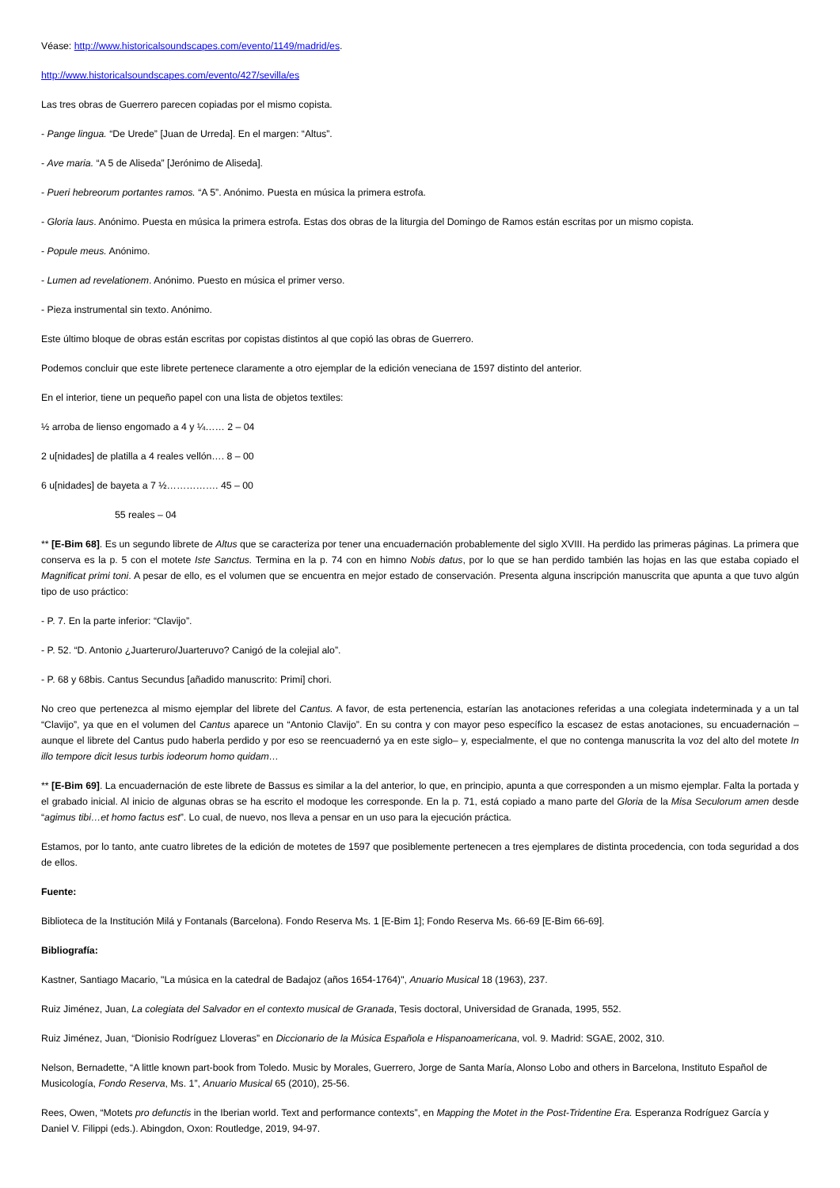Véase: http://www.historicalsoundscapes.com/evento/1149/madrid/es.
http://www.historicalsoundscapes.com/evento/427/sevilla/es
Las tres obras de Guerrero parecen copiadas por el mismo copista.
- Pange lingua. “De Urede” [Juan de Urreda]. En el margen: “Altus”.
- Ave maria. “A 5 de Aliseda” [Jerónimo de Aliseda].
- Pueri hebreorum portantes ramos. “A 5”. Anónimo. Puesta en música la primera estrofa.
- Gloria laus. Anónimo. Puesta en música la primera estrofa. Estas dos obras de la liturgia del Domingo de Ramos están escritas por un mismo copista.
- Popule meus. Anónimo.
- Lumen ad revelationem. Anónimo. Puesto en música el primer verso.
- Pieza instrumental sin texto. Anónimo.
Este último bloque de obras están escritas por copistas distintos al que copió las obras de Guerrero.
Podemos concluir que este librete pertenece claramente a otro ejemplar de la edición veneciana de 1597 distinto del anterior.
En el interior, tiene un pequeño papel con una lista de objetos textiles:
½ arroba de lienso engomado a 4 y ¼…… 2 – 04
2 u[nidades] de platilla a 4 reales vellón…. 8 – 00
6 u[nidades] de bayeta a 7 ½……………. 45 – 00
55 reales – 04
** [E-Bim 68]. Es un segundo librete de Altus que se caracteriza por tener una encuadernación probablemente del siglo XVIII. Ha perdido las primeras páginas. La primera que conserva es la p. 5 con el motete Iste Sanctus. Termina en la p. 74 con en himno Nobis datus, por lo que se han perdido también las hojas en las que estaba copiado el Magnificat primi toni. A pesar de ello, es el volumen que se encuentra en mejor estado de conservación. Presenta alguna inscripción manuscrita que apunta a que tuvo algún tipo de uso práctico:
- P. 7. En la parte inferior: “Clavijo”.
- P. 52. “D. Antonio ¿Juarteruro/Juarteruvo? Canigó de la colejial alo”.
- P. 68 y 68bis. Cantus Secundus [añadido manuscrito: Primi] chori.
No creo que pertenezca al mismo ejemplar del librete del Cantus. A favor, de esta pertenencia, estarían las anotaciones referidas a una colegiata indeterminada y a un tal “Clavijo”, ya que en el volumen del Cantus aparece un “Antonio Clavijo”. En su contra y con mayor peso específico la escasez de estas anotaciones, su encuadernación –aunque el librete del Cantus pudo haberla perdido y por eso se reencuadernó ya en este siglo– y, especialmente, el que no contenga manuscrita la voz del alto del motete In illo tempore dicit Iesus turbis iodeorum homo quidam…
** [E-Bim 69]. La encuadernación de este librete de Bassus es similar a la del anterior, lo que, en principio, apunta a que corresponden a un mismo ejemplar. Falta la portada y el grabado inicial. Al inicio de algunas obras se ha escrito el modoque les corresponde. En la p. 71, está copiado a mano parte del Gloria de la Misa Seculorum amen desde “agimus tibi…et homo factus est”. Lo cual, de nuevo, nos lleva a pensar en un uso para la ejecución práctica.
Estamos, por lo tanto, ante cuatro libretes de la edición de motetes de 1597 que posiblemente pertenecen a tres ejemplares de distinta procedencia, con toda seguridad a dos de ellos.
Fuente:
Biblioteca de la Institución Milá y Fontanals (Barcelona). Fondo Reserva Ms. 1 [E-Bim 1]; Fondo Reserva Ms. 66-69 [E-Bim 66-69].
Bibliografía:
Kastner, Santiago Macario, "La música en la catedral de Badajoz (años 1654-1764)", Anuario Musical 18 (1963), 237.
Ruiz Jiménez, Juan, La colegiata del Salvador en el contexto musical de Granada, Tesis doctoral, Universidad de Granada, 1995, 552.
Ruiz Jiménez, Juan, “Dionisio Rodríguez Lloveras” en Diccionario de la Música Española e Hispanoamericana, vol. 9. Madrid: SGAE, 2002, 310.
Nelson, Bernadette, “A little known part-book from Toledo. Music by Morales, Guerrero, Jorge de Santa María, Alonso Lobo and others in Barcelona, Instituto Español de Musicología, Fondo Reserva, Ms. 1”, Anuario Musical 65 (2010), 25-56.
Rees, Owen, “Motets pro defunctis in the Iberian world. Text and performance contexts”, en Mapping the Motet in the Post-Tridentine Era. Esperanza Rodríguez García y Daniel V. Filippi (eds.). Abingdon, Oxon: Routledge, 2019, 94-97.